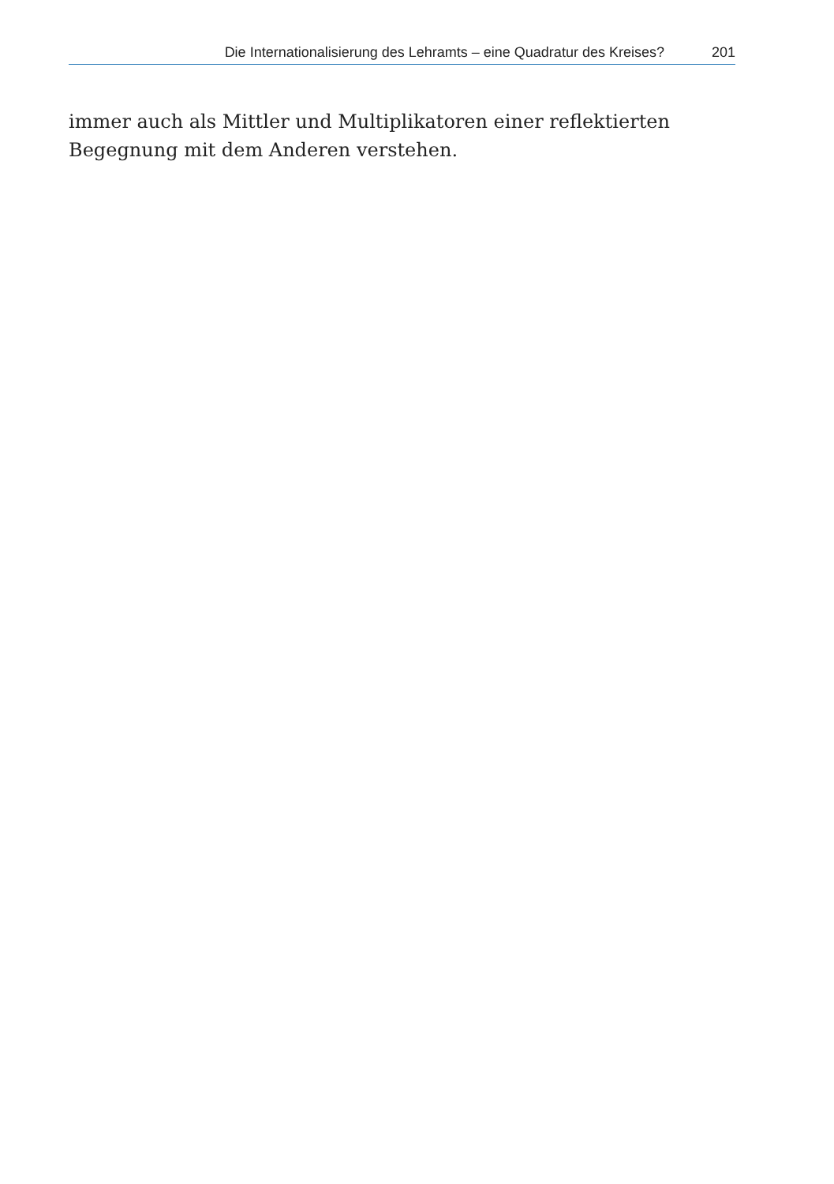Die Internationalisierung des Lehramts – eine Quadratur des Kreises? 201
immer auch als Mittler und Multiplikatoren einer reflektierten Begegnung mit dem Anderen verstehen.